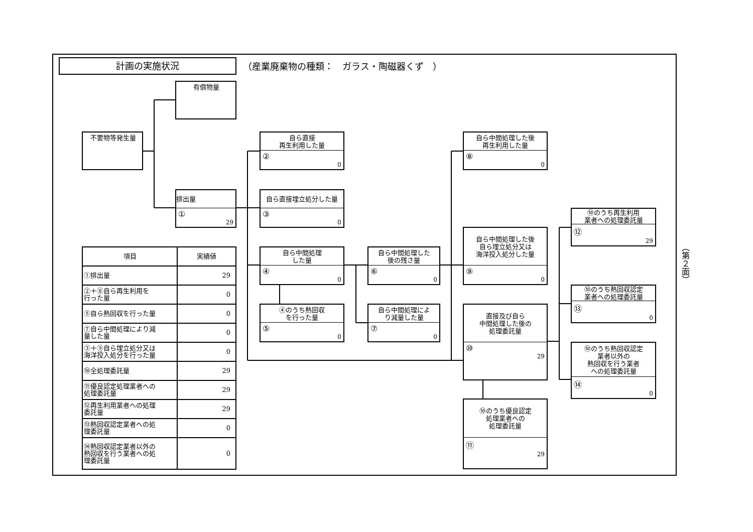計画の実施状況
（産業廃棄物の種類：　ガラス・陶磁器くず　）
有償物量
不要物等発生量
排出量
①
29
自ら直接
再生利用した量
②
0
自ら直接埋立処分した量
③
0
自ら中間処理
した量
④
0
④のうち熱回収
を行った量
⑤
0
自ら中間処理した
後の残さ量
⑥
0
自ら中間処理によ
り減量した量
⑦
0
自ら中間処理した後
再生利用した量
⑧
0
自ら中間処理した後
自ら埋立処分又は
海洋投入処分した量
⑨
0
直接及び自ら
中間処理した後の
処理委託量
⑩
29
⑩のうち優良認定
処理業者への
処理委託量
⑪
29
⑩のうち再生利用
業者への処理委託量
⑫
29
⑩のうち熱回収認定
業者への処理委託量
⑬
0
⑩のうち熱回収認定
業者以外の
熱回収を行う業者
への処理委託量
⑭
0
| 項目 | 実績値 |
| --- | --- |
| ①排出量 | 29 |
| ②＋⑧自ら再生利用を 行った量 | 0 |
| ⑤自ら熱回収を行った量 | 0 |
| ⑦自ら中間処理により減 量した量 | 0 |
| ③＋⑨自ら埋立処分又は 海洋投入処分を行った量 | 0 |
| ⑩全処理委託量 | 29 |
| ⑪優良認定処理業者への 処理委託量 | 29 |
| ⑫再生利用業者への処理 委託量 | 29 |
| ⑬熱回収認定業者への処 理委託量 | 0 |
| ⑭熱回収認定業者以外の 熱回収を行う業者への処 理委託量 | 0 |
（第２面）